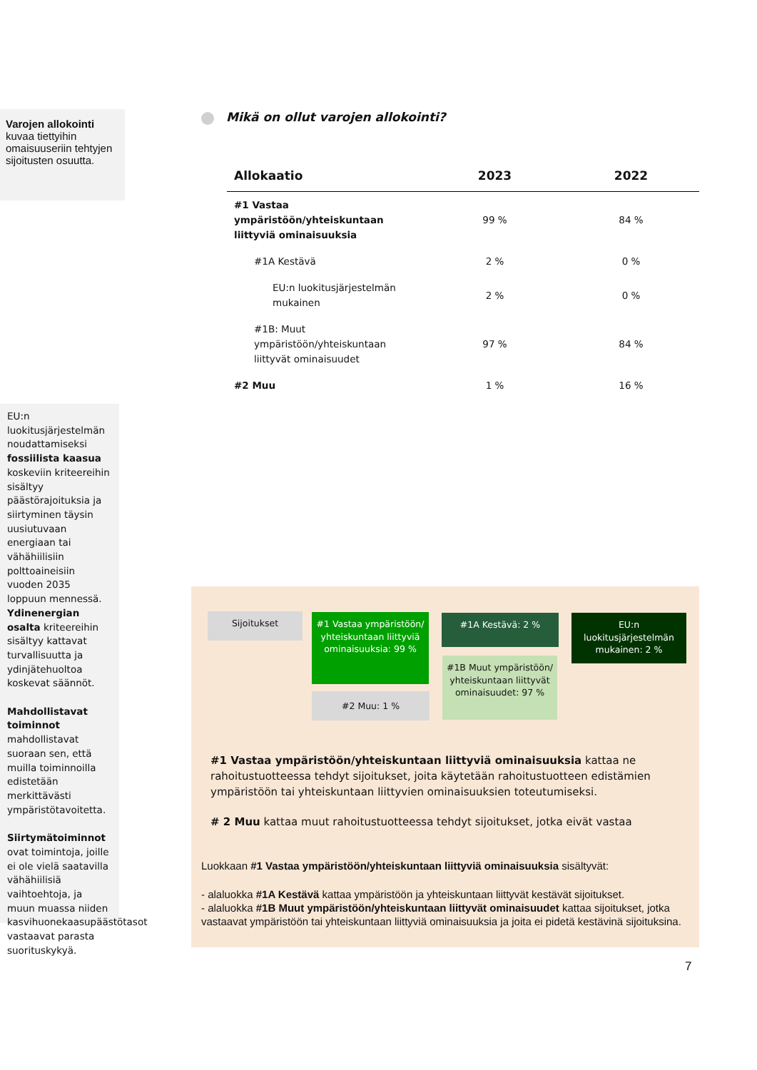Varojen allokointi kuvaa tiettyihin omaisuuseriin tehtyjen sijoitusten osuutta.
EU:n luokitusjärjestelmän noudattamiseksi fossiilista kaasua koskeviin kriteereihin sisältyy päästörajoituksia ja siirtyminen täysin uusiutuvaan energiaan tai vähähiilisiin polttoaineisiin vuoden 2035 loppuun mennessä. Ydinenergian osalta kriteereihin sisältyy kattavat turvallisuutta ja ydinjätehuoltoa koskevat säännöt.
Mahdollistavat toiminnot mahdollistavat suoraan sen, että muilla toiminnoilla edistetään merkittävästi ympäristötavoitetta.
Siirtymätoiminnot ovat toimintoja, joille ei ole vielä saatavilla vähähiilisiä vaihtoehtoja, ja muun muassa niiden kasvihuonekaasupäästötasot vastaavat parasta suorituskykyä.
Mikä on ollut varojen allokointi?
| Allokaatio | 2023 | 2022 |
| --- | --- | --- |
| #1 Vastaa ympäristöön/yhteiskuntaan liittyviä ominaisuuksia | 99 % | 84 % |
| #1A Kestävä | 2 % | 0 % |
| EU:n luokitusjärjestelmän mukainen | 2 % | 0 % |
| #1B: Muut ympäristöön/yhteiskuntaan liittyvät ominaisuudet | 97 % | 84 % |
| #2 Muu | 1 % | 16 % |
Sijoitukset
#1 Vastaa ympäristöön/ yhteiskuntaan liittyviä ominaisuuksia: 99 %
#2 Muu: 1 %
#1A Kestävä: 2 %
#1B Muut ympäristöön/ yhteiskuntaan liittyvät ominaisuudet: 97 %
EU:n luokitusjärjestelmän mukainen: 2 %
#1 Vastaa ympäristöön/yhteiskuntaan liittyviä ominaisuuksia kattaa ne rahoitustuotteessa tehdyt sijoitukset, joita käytetään rahoitustuotteen edistämien ympäristöön tai yhteiskuntaan liittyvien ominaisuuksien toteutumiseksi.
# 2 Muu kattaa muut rahoitustuotteessa tehdyt sijoitukset, jotka eivät vastaa
Luokkaan #1 Vastaa ympäristöön/yhteiskuntaan liittyviä ominaisuuksia sisältyvät:
- alaluokka #1A Kestävä kattaa ympäristöön ja yhteiskuntaan liittyvät kestävät sijoitukset.
- alaluokka #1B Muut ympäristöön/yhteiskuntaan liittyvät ominaisuudet kattaa sijoitukset, jotka vastaavat ympäristöön tai yhteiskuntaan liittyviä ominaisuuksia ja joita ei pidetä kestävinä sijoituksina.
7